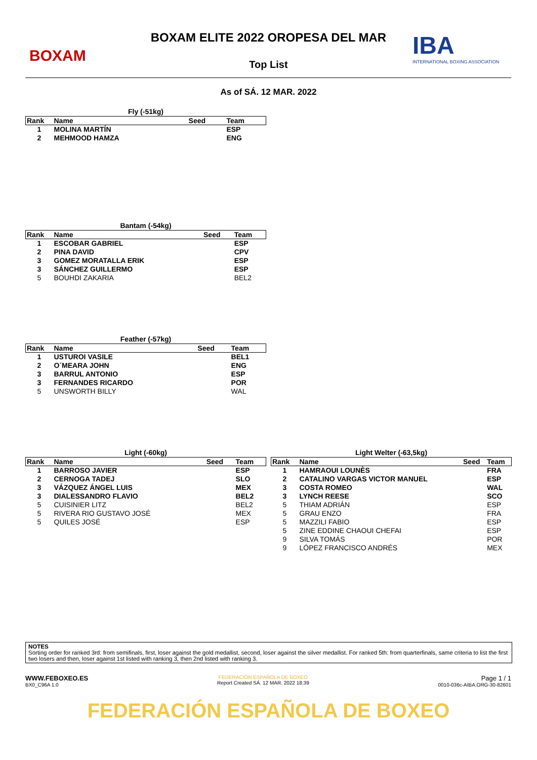BOXAM
BOXAM ELITE 2022 OROPESA DEL MAR
Top List
IBA
INTERNATIONAL BOXING ASSOCIATION
As of SÁ. 12 MAR. 2022
Fly (-51kg)
| Rank | Name | Seed | Team |
| --- | --- | --- | --- |
| 1 | MOLINA MARTÍN | | ESP |
| 2 | MEHMOOD HAMZA | | ENG |
Bantam (-54kg)
| Rank | Name | Seed | Team |
| --- | --- | --- | --- |
| 1 | ESCOBAR GABRIEL | | ESP |
| 2 | PINA DAVID | | CPV |
| 3 | GOMEZ MORATALLA ERIK | | ESP |
| 3 | SÁNCHEZ GUILLERMO | | ESP |
| 5 | BOUHDI ZAKARIA | | BEL2 |
Feather (-57kg)
| Rank | Name | Seed | Team |
| --- | --- | --- | --- |
| 1 | USTUROI VASILE | | BEL1 |
| 2 | O´MEARA JOHN | | ENG |
| 3 | BARRUL ANTONIO | | ESP |
| 3 | FERNANDES RICARDO | | POR |
| 5 | UNSWORTH BILLY | | WAL |
Light (-60kg)
| Rank | Name | Seed | Team |
| --- | --- | --- | --- |
| 1 | BARROSO JAVIER | | ESP |
| 2 | CERNOGA TADEJ | | SLO |
| 3 | VÁZQUEZ ÁNGEL LUIS | | MEX |
| 3 | DIALESSANDRO FLAVIO | | BEL2 |
| 5 | CUISINIER LITZ | | BEL2 |
| 5 | RIVERA RIO GUSTAVO JOSÉ | | MEX |
| 5 | QUILES JOSÉ | | ESP |
Light Welter (-63,5kg)
| Rank | Name | Seed | Team |
| --- | --- | --- | --- |
| 1 | HAMRAOUI LOUNÈS | | FRA |
| 2 | CATALINO VARGAS VICTOR MANUEL | | ESP |
| 3 | COSTA ROMEO | | WAL |
| 3 | LYNCH REESE | | SCO |
| 5 | THIAM ADRIÁN | | ESP |
| 5 | GRAU ENZO | | FRA |
| 5 | MAZZILI FABIO | | ESP |
| 5 | ZINE EDDINE CHAOUI CHEFAI | | ESP |
| 9 | SILVA TOMÁS | | POR |
| 9 | LÓPEZ FRANCISCO ANDRÉS | | MEX |
NOTES
Sorting order for ranked 3rd: from semifinals, first, loser against the gold medallist, second, loser against the silver medallist. For ranked 5th: from quarterfinals, same criteria to list the first two losers and then, loser against 1st listed with ranking 3, then 2nd listed with ranking 3.
WWW.FEBOXEO.ES
BX0_C96A 1.0
FEDERACIÓN ESPAÑOLA DE BOXEO
Report Created SÁ. 12 MAR. 2022 18:39
Page 1 / 1
0010-036c-AIBA.ORG-30-82601
FEDERACIÓN ESPAÑOLA DE BOXEO